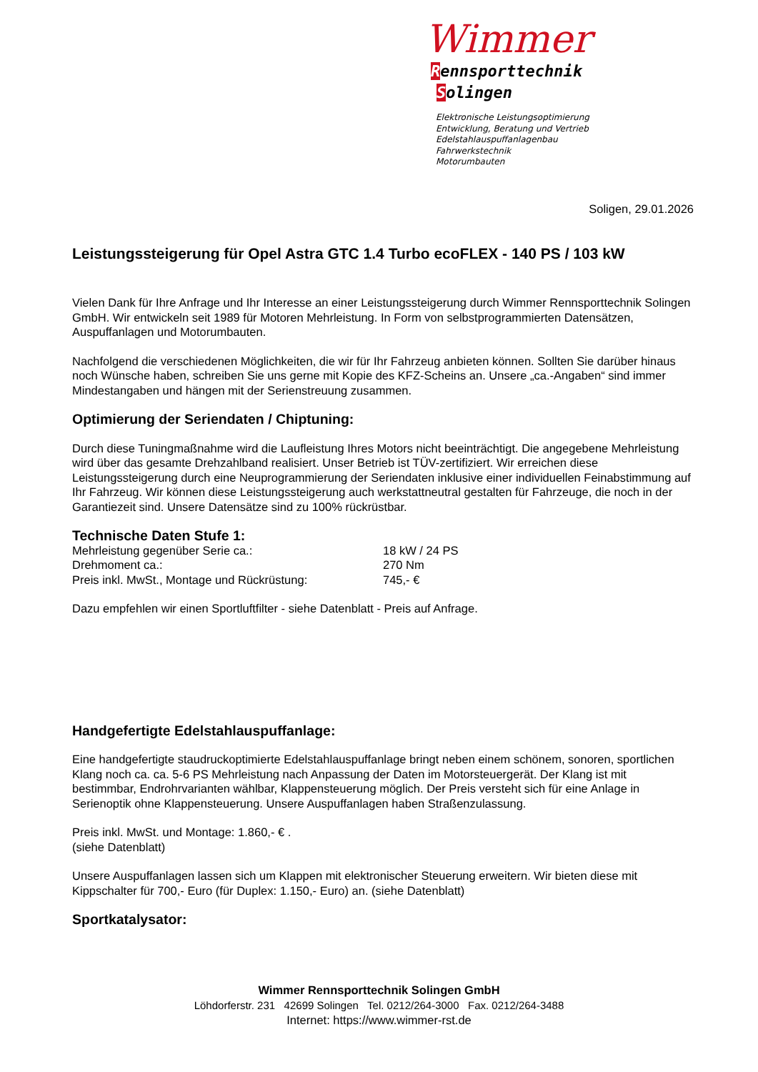Wimmer
Rennsporttechnik
Solingen
Elektronische Leistungsoptimierung
Entwicklung, Beratung und Vertrieb
Edelstahlauspuffanlagenbau
Fahrwerkstechnik
Motorumbauten
Soligen, 29.01.2026
Leistungssteigerung für Opel Astra GTC 1.4 Turbo ecoFLEX - 140 PS / 103 kW
Vielen Dank für Ihre Anfrage und Ihr Interesse an einer Leistungssteigerung durch Wimmer Rennsporttechnik Solingen GmbH. Wir entwickeln seit 1989 für Motoren Mehrleistung. In Form von selbstprogrammierten Datensätzen, Auspuffanlagen und Motorumbauten.
Nachfolgend die verschiedenen Möglichkeiten, die wir für Ihr Fahrzeug anbieten können. Sollten Sie darüber hinaus noch Wünsche haben, schreiben Sie uns gerne mit Kopie des KFZ-Scheins an. Unsere „ca.-Angaben“ sind immer Mindestangaben und hängen mit der Serienstreuung zusammen.
Optimierung der Seriendaten / Chiptuning:
Durch diese Tuningmaßnahme wird die Laufleistung Ihres Motors nicht beeinträchtigt. Die angegebene Mehrleistung wird über das gesamte Drehzahlband realisiert. Unser Betrieb ist TÜV-zertifiziert. Wir erreichen diese Leistungssteigerung durch eine Neuprogrammierung der Seriendaten inklusive einer individuellen Feinabstimmung auf Ihr Fahrzeug. Wir können diese Leistungssteigerung auch werkstattneutral gestalten für Fahrzeuge, die noch in der Garantiezeit sind. Unsere Datensätze sind zu 100% rückrüstbar.
Technische Daten Stufe 1:
| Mehrleistung gegenüber Serie ca.: | 18 kW / 24 PS |
| Drehmoment ca.: | 270 Nm |
| Preis inkl. MwSt., Montage und Rückrüstung: | 745,- € |
Dazu empfehlen wir einen Sportluftfilter - siehe Datenblatt - Preis auf Anfrage.
Handgefertigte Edelstahlauspuffanlage:
Eine handgefertigte staudruckoptimierte Edelstahlauspuffanlage bringt neben einem schönem, sonoren, sportlichen Klang noch ca. ca. 5-6 PS Mehrleistung nach Anpassung der Daten im Motorsteuergerät. Der Klang ist mit bestimmbar, Endrohrvarianten wählbar, Klappensteuerung möglich. Der Preis versteht sich für eine Anlage in Serienoptik ohne Klappensteuerung. Unsere Auspuffanlagen haben Straßenzulassung.
Preis inkl. MwSt. und Montage: 1.860,- € .
(siehe Datenblatt)
Unsere Auspuffanlagen lassen sich um Klappen mit elektronischer Steuerung erweitern. Wir bieten diese mit Kippschalter für 700,- Euro (für Duplex: 1.150,- Euro) an. (siehe Datenblatt)
Sportkatalysator:
Wimmer Rennsporttechnik Solingen GmbH
Löhdorferstr. 231 42699 Solingen Tel. 0212/264-3000 Fax. 0212/264-3488
Internet: https://www.wimmer-rst.de